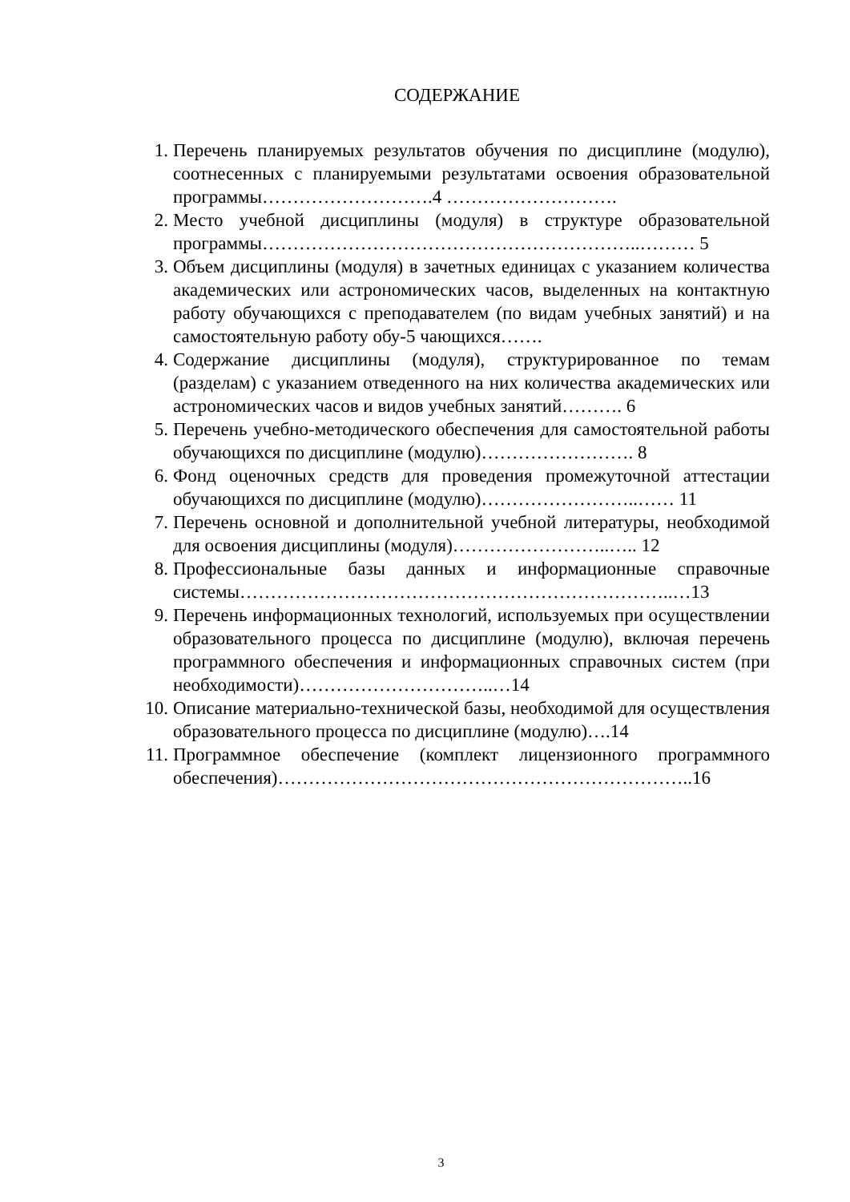СОДЕРЖАНИЕ
1. Перечень планируемых результатов обучения по дисциплине (модулю), соотнесенных с планируемыми результатами освоения образовательной программы……………………….4 ……………………….
2. Место учебной дисциплины (модуля) в структуре образовательной программы……………………………………………………..……… 5
3. Объем дисциплины (модуля) в зачетных единицах с указанием количества академических или астрономических часов, выделенных на контактную работу обучающихся с преподавателем (по видам учебных занятий) и на самостоятельную работу обу-5 чающихся…….
4. Содержание дисциплины (модуля), структурированное по темам (разделам) с указанием отведенного на них количества академических или астрономических часов и видов учебных занятий………. 6
5. Перечень учебно-методического обеспечения для самостоятельной работы обучающихся по дисциплине (модулю)……………………. 8
6. Фонд оценочных средств для проведения промежуточной аттестации обучающихся по дисциплине (модулю)……………………..…… 11
7. Перечень основной и дополнительной учебной литературы, необходимой для освоения дисциплины (модуля)……………………..….. 12
8. Профессиональные базы данных и информационные справочные системы……………………………………………………………..…13
9. Перечень информационных технологий, используемых при осуществлении образовательного процесса по дисциплине (модулю), включая перечень программного обеспечения и информационных справочных систем (при необходимости)…………………………..…14
10. Описание материально-технической базы, необходимой для осуществления образовательного процесса по дисциплине (модулю)….14
11. Программное обеспечение (комплект лицензионного программного обеспечения)…………………………………………………………..16
3